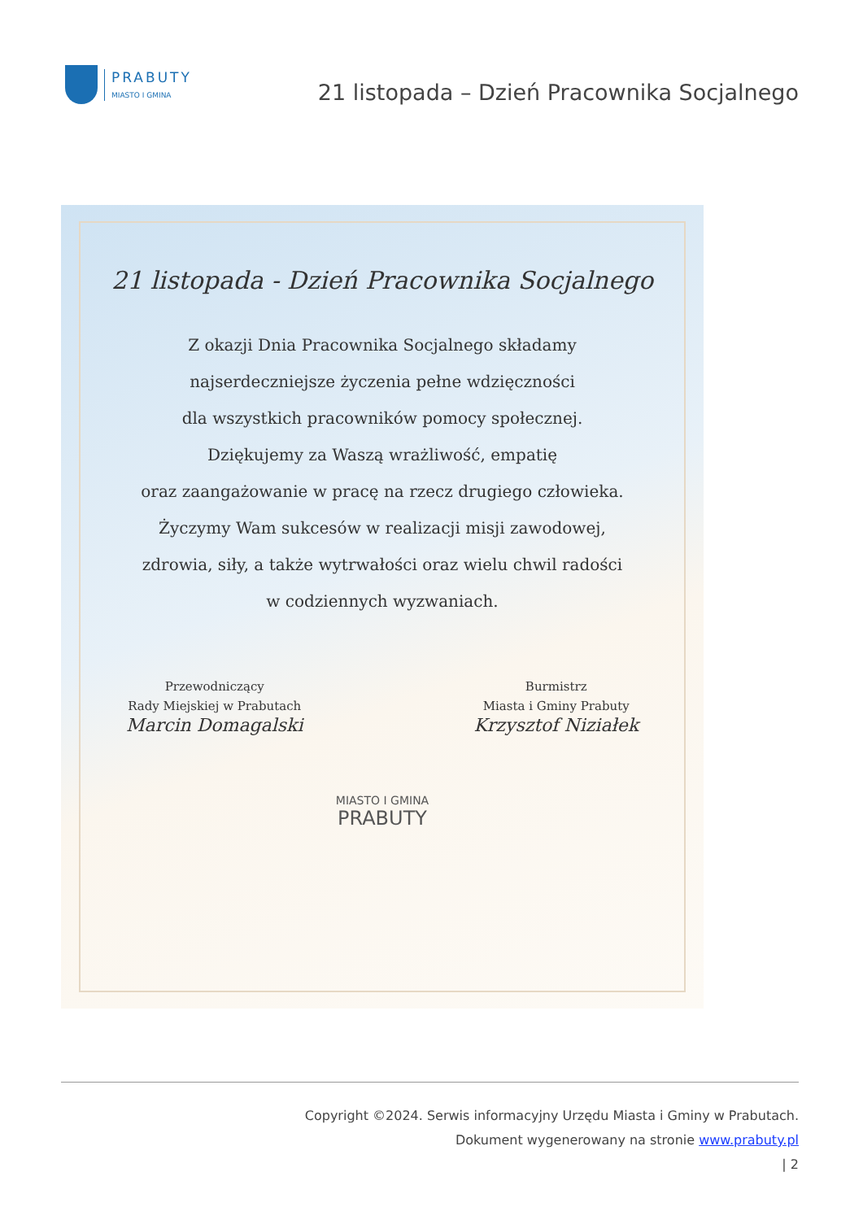PRABUTY
MIASTO I GMINA
21 listopada – Dzień Pracownika Socjalnego
21 listopada - Dzień Pracownika Socjalnego
Z okazji Dnia Pracownika Socjalnego składamy
najserdeczniejsze życzenia pełne wdzięczności
dla wszystkich pracowników pomocy społecznej.
Dziękujemy za Waszą wrażliwość, empatię
oraz zaangażowanie w pracę na rzecz drugiego człowieka.
Życzymy Wam sukcesów w realizacji misji zawodowej,
zdrowia, siły, a także wytrwałości oraz wielu chwil radości
w codziennych wyzwaniach.
Przewodniczący
Rady Miejskiej w Prabutach
Marcin Domagalski
Burmistrz
Miasta i Gminy Prabuty
Krzysztof Niziałek
MIASTO I GMINA
PRABUTY
Copyright ©2024. Serwis informacyjny Urzędu Miasta i Gminy w Prabutach.
Dokument wygenerowany na stronie www.prabuty.pl
| 2